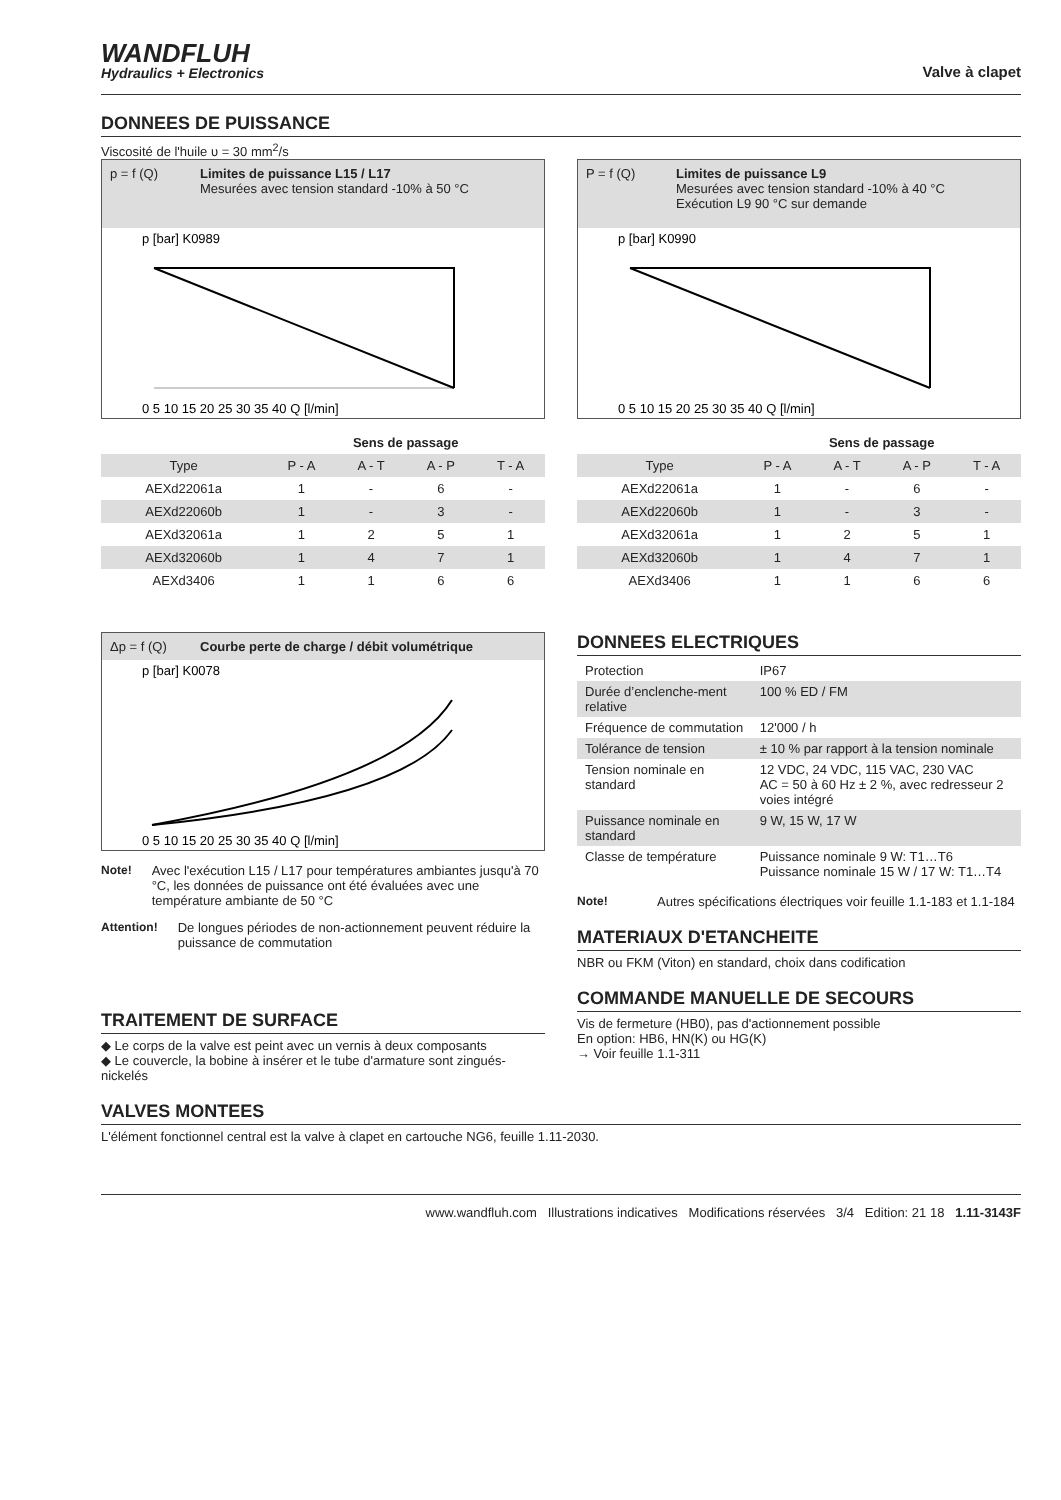WANDFLUH
Hydraulics + Electronics
Valve à clapet
DONNEES DE PUISSANCE
Viscosité de l'huile υ = 30 mm<sup>2</sup>/s
p = f (Q) Limites de puissance L15 / L17
Mesurées avec tension standard -10% à 50 °C
p [bar] K0989
0 5 10 15 20 25 30 35 40 Q [l/min]
| | Sens de passage | | | |
| --- | --- | --- | --- | --- |
| Type | P - A | A - T | A - P | T - A |
| AEXd22061a | 1 | - | 6 | - |
| AEXd22060b | 1 | - | 3 | - |
| AEXd32061a | 1 | 2 | 5 | 1 |
| AEXd32060b | 1 | 4 | 7 | 1 |
| AEXd3406 | 1 | 1 | 6 | 6 |
P = f (Q) Limites de puissance L9
Mesurées avec tension standard -10% à 40 °C
Exécution L9 90 °C sur demande
p [bar] K0990
0 5 10 15 20 25 30 35 40 Q [l/min]
| | Sens de passage | | | |
| --- | --- | --- | --- | --- |
| Type | P - A | A - T | A - P | T - A |
| AEXd22061a | 1 | - | 6 | - |
| AEXd22060b | 1 | - | 3 | - |
| AEXd32061a | 1 | 2 | 5 | 1 |
| AEXd32060b | 1 | 4 | 7 | 1 |
| AEXd3406 | 1 | 1 | 6 | 6 |
Δp = f (Q) Courbe perte de charge / débit volumétrique
p [bar] K0078
0 5 10 15 20 25 30 35 40 Q [l/min]
Note! Avec l'exécution L15 / L17 pour températures ambiantes jusqu'à 70 °C, les données de puissance ont été évaluées avec une température ambiante de 50 °C
Attention!
De longues périodes de non-actionnement peuvent réduire la puissance de commutation
TRAITEMENT DE SURFACE
◆ Le corps de la valve est peint avec un vernis à deux composants
◆ Le couvercle, la bobine à insérer et le tube d'armature sont zingués-nickelés
DONNEES ELECTRIQUES
| Protection | IP67 |
| Durée d’enclenche-ment relative | 100 % ED / FM |
| Fréquence de commutation | 12'000 / h |
| Tolérance de tension | ± 10 % par rapport à la tension nominale |
| Tension nominale en standard | 12 VDC, 24 VDC, 115 VAC, 230 VAC AC = 50 à 60 Hz ± 2 %, avec redresseur 2 voies intégré |
| Puissance nominale en standard | 9 W, 15 W, 17 W |
| Classe de température | Puissance nominale 9 W: T1…T6 Puissance nominale 15 W / 17 W: T1…T4 |
Note! Autres spécifications électriques voir feuille 1.1-183 et 1.1-184
MATERIAUX D'ETANCHEITE
NBR ou FKM (Viton) en standard, choix dans codification
COMMANDE MANUELLE DE SECOURS
Vis de fermeture (HB0), pas d'actionnement possible
En option: HB6, HN(K) ou HG(K)
→ Voir feuille 1.1-311
VALVES MONTEES
L'élément fonctionnel central est la valve à clapet en cartouche NG6, feuille 1.11-2030.
www.wandfluh.com Illustrations indicatives Modifications réservées 3/4 Edition: 21 18 1.11-3143F